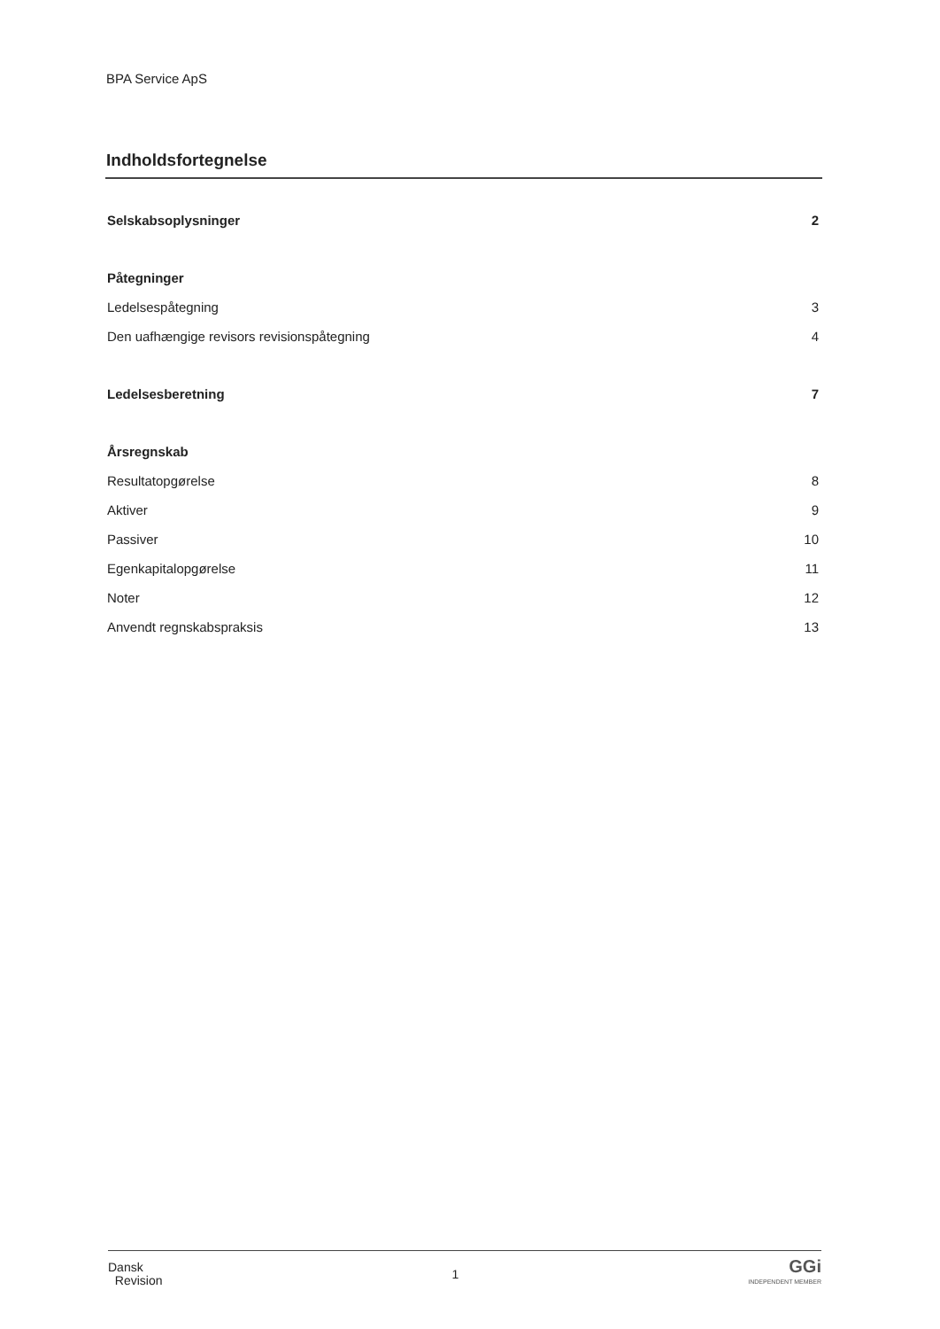BPA Service ApS
Indholdsfortegnelse
Selskabsoplysninger 2
Påtegninger
Ledelsespåtegning 3
Den uafhængige revisors revisionspåtegning 4
Ledelsesberetning 7
Årsregnskab
Resultatopgørelse 8
Aktiver 9
Passiver 10
Egenkapitalopgørelse 11
Noter 12
Anvendt regnskabspraksis 13
Dansk
Revision
1
GGi
INDEPENDENT MEMBER